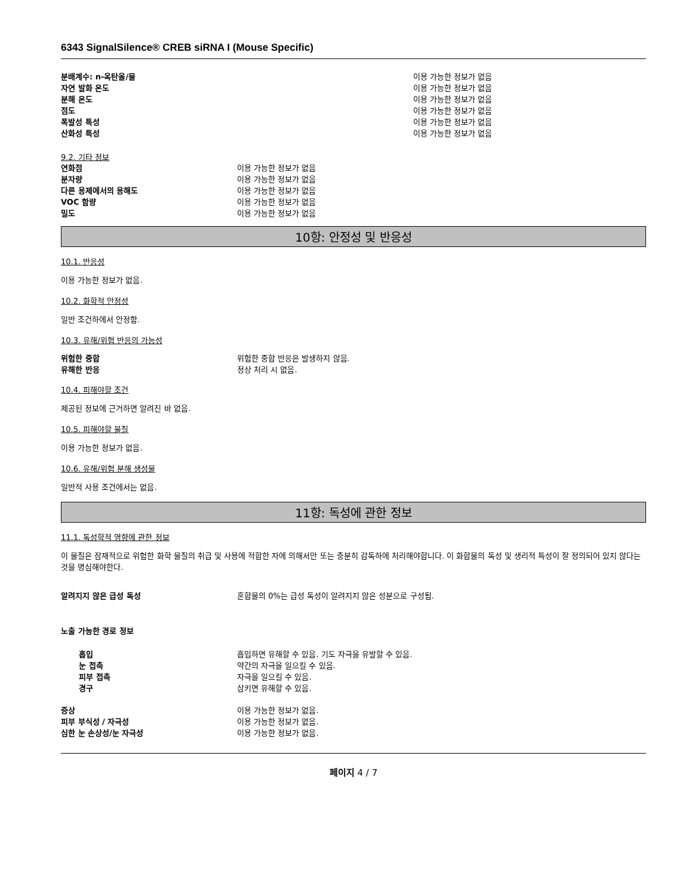6343 SignalSilence® CREB siRNA I (Mouse Specific)
분배계수: n-옥탄올/물 이용 가능한 정보가 없음
자연 발화 온도 이용 가능한 정보가 없음
분해 온도 이용 가능한 정보가 없음
점도 이용 가능한 정보가 없음
폭발성 특성 이용 가능한 정보가 없음
산화성 특성 이용 가능한 정보가 없음
9.2. 기타 정보
연화점 이용 가능한 정보가 없음
분자량 이용 가능한 정보가 없음
다른 용제에서의 용해도 이용 가능한 정보가 없음
VOC 함량 이용 가능한 정보가 없음
밀도 이용 가능한 정보가 없음
10항: 안정성 및 반응성
10.1. 반응성
이용 가능한 정보가 없음.
10.2. 화학적 안정성
일반 조건하에서 안정함.
10.3. 유해/위험 반응의 가능성
위험한 중합 위험한 중합 반응은 발생하지 않음.
유해한 반응 정상 처리 시 없음.
10.4. 피해야할 조건
제공된 정보에 근거하면 알려진 바 없음.
10.5. 피해야할 물질
이용 가능한 정보가 없음.
10.6. 유해/위험 분해 생성물
일반적 사용 조건에서는 없음.
11항: 독성에 관한 정보
11.1. 독성학적 영향에 관한 정보
이 물질은 잠재적으로 위험한 화학 물질의 취급 및 사용에 적합한 자에 의해서만 또는 충분히 감독하에 처리해야합니다. 이 화합물의 독성 및 생리적 특성이 잘 정의되어 있지 않다는 것을 명심해야한다.
알려지지 않은 급성 독성 혼합물의 0%는 급성 독성이 알려지지 않은 성분으로 구성됨.
노출 가능한 경로 정보
흡입 흡입하면 유해할 수 있음. 기도 자극을 유발할 수 있음.
눈 접촉 약간의 자극을 일으킬 수 있음.
피부 접촉 자극을 일으킬 수 있음.
경구 삼키면 유해할 수 있음.
증상 이용 가능한 정보가 없음.
피부 부식성 / 자극성 이용 가능한 정보가 없음.
심한 눈 손상성/눈 자극성 이용 가능한 정보가 없음.
페이지 4 / 7